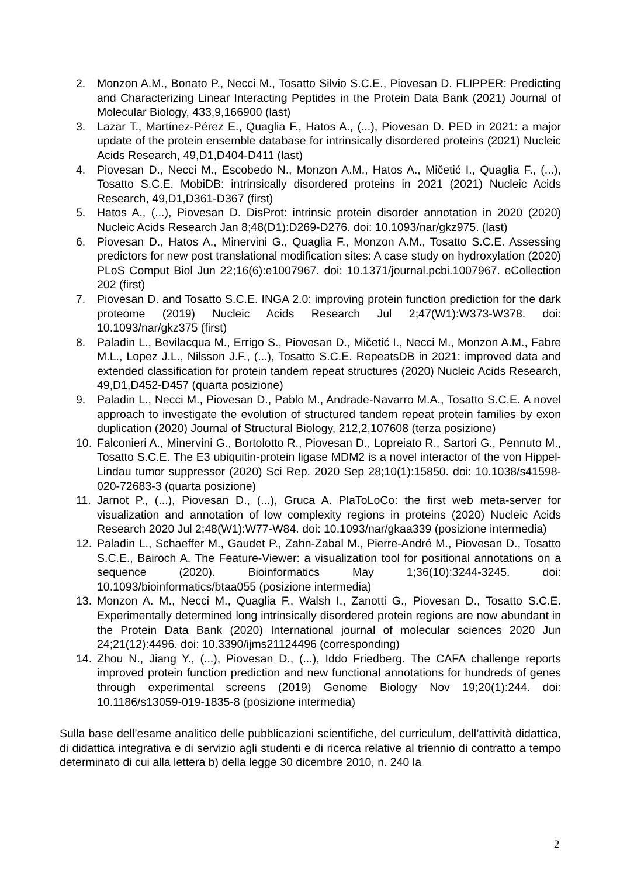2. Monzon A.M., Bonato P., Necci M., Tosatto Silvio S.C.E., Piovesan D. FLIPPER: Predicting and Characterizing Linear Interacting Peptides in the Protein Data Bank (2021) Journal of Molecular Biology, 433,9,166900 (last)
3. Lazar T., Martínez-Pérez E., Quaglia F., Hatos A., (...), Piovesan D. PED in 2021: a major update of the protein ensemble database for intrinsically disordered proteins (2021) Nucleic Acids Research, 49,D1,D404-D411 (last)
4. Piovesan D., Necci M., Escobedo N., Monzon A.M., Hatos A., Mičetić I., Quaglia F., (...), Tosatto S.C.E. MobiDB: intrinsically disordered proteins in 2021 (2021) Nucleic Acids Research, 49,D1,D361-D367 (first)
5. Hatos A., (...), Piovesan D. DisProt: intrinsic protein disorder annotation in 2020 (2020) Nucleic Acids Research Jan 8;48(D1):D269-D276. doi: 10.1093/nar/gkz975. (last)
6. Piovesan D., Hatos A., Minervini G., Quaglia F., Monzon A.M., Tosatto S.C.E. Assessing predictors for new post translational modification sites: A case study on hydroxylation (2020) PLoS Comput Biol Jun 22;16(6):e1007967. doi: 10.1371/journal.pcbi.1007967. eCollection 202 (first)
7. Piovesan D. and Tosatto S.C.E. INGA 2.0: improving protein function prediction for the dark proteome (2019) Nucleic Acids Research Jul 2;47(W1):W373-W378. doi: 10.1093/nar/gkz375 (first)
8. Paladin L., Bevilacqua M., Errigo S., Piovesan D., Mičetić I., Necci M., Monzon A.M., Fabre M.L., Lopez J.L., Nilsson J.F., (...), Tosatto S.C.E. RepeatsDB in 2021: improved data and extended classification for protein tandem repeat structures (2020) Nucleic Acids Research, 49,D1,D452-D457 (quarta posizione)
9. Paladin L., Necci M., Piovesan D., Pablo M., Andrade-Navarro M.A., Tosatto S.C.E. A novel approach to investigate the evolution of structured tandem repeat protein families by exon duplication (2020) Journal of Structural Biology, 212,2,107608 (terza posizione)
10. Falconieri A., Minervini G., Bortolotto R., Piovesan D., Lopreiato R., Sartori G., Pennuto M., Tosatto S.C.E. The E3 ubiquitin-protein ligase MDM2 is a novel interactor of the von Hippel-Lindau tumor suppressor (2020) Sci Rep. 2020 Sep 28;10(1):15850. doi: 10.1038/s41598-020-72683-3 (quarta posizione)
11. Jarnot P., (...), Piovesan D., (...), Gruca A. PlaToLoCo: the first web meta-server for visualization and annotation of low complexity regions in proteins (2020) Nucleic Acids Research 2020 Jul 2;48(W1):W77-W84. doi: 10.1093/nar/gkaa339 (posizione intermedia)
12. Paladin L., Schaeffer M., Gaudet P., Zahn-Zabal M., Pierre-André M., Piovesan D., Tosatto S.C.E., Bairoch A. The Feature-Viewer: a visualization tool for positional annotations on a sequence (2020). Bioinformatics May 1;36(10):3244-3245. doi: 10.1093/bioinformatics/btaa055 (posizione intermedia)
13. Monzon A. M., Necci M., Quaglia F., Walsh I., Zanotti G., Piovesan D., Tosatto S.C.E. Experimentally determined long intrinsically disordered protein regions are now abundant in the Protein Data Bank (2020) International journal of molecular sciences 2020 Jun 24;21(12):4496. doi: 10.3390/ijms21124496 (corresponding)
14. Zhou N., Jiang Y., (...), Piovesan D., (...), Iddo Friedberg. The CAFA challenge reports improved protein function prediction and new functional annotations for hundreds of genes through experimental screens (2019) Genome Biology Nov 19;20(1):244. doi: 10.1186/s13059-019-1835-8 (posizione intermedia)
Sulla base dell’esame analitico delle pubblicazioni scientifiche, del curriculum, dell’attività didattica, di didattica integrativa e di servizio agli studenti e di ricerca relative al triennio di contratto a tempo determinato di cui alla lettera b) della legge 30 dicembre 2010, n. 240 la
2